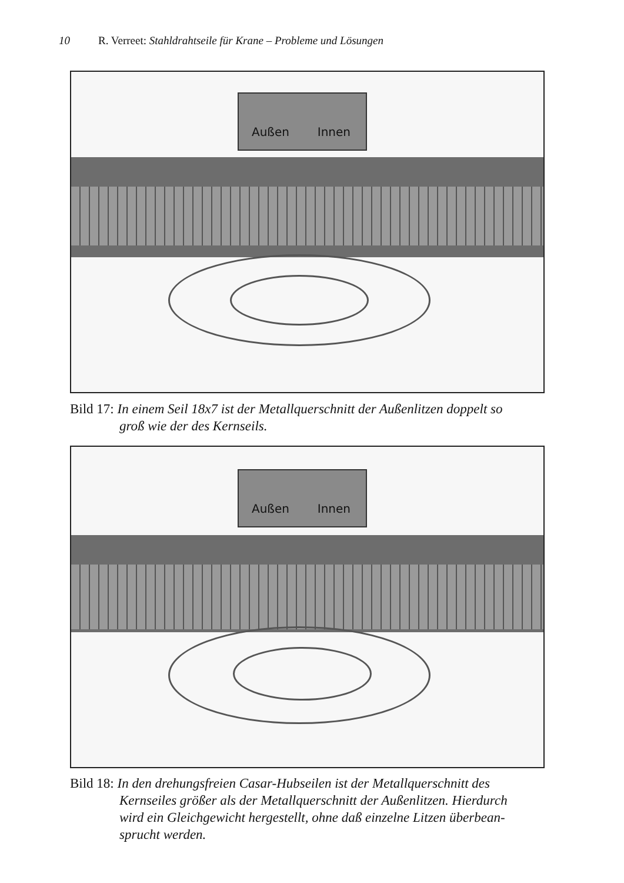10 R. Verreet: Stahldrahtseile für Krane – Probleme und Lösungen
Außen Innen
Bild 17: In einem Seil 18x7 ist der Metallquerschnitt der Außenlitzen doppelt so
groß wie der des Kernseils.
Außen Innen
Bild 18: In den drehungsfreien Casar-Hubseilen ist der Metallquerschnitt des
Kernseiles größer als der Metallquerschnitt der Außenlitzen. Hierdurch
wird ein Gleichgewicht hergestellt, ohne daß einzelne Litzen überbean-
sprucht werden.